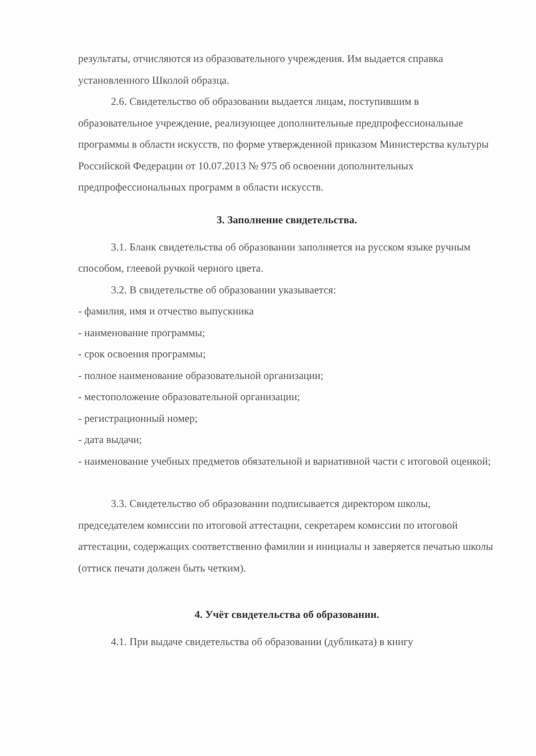результаты, отчисляются из образовательного учреждения. Им выдается справка установленного Школой образца.
2.6. Свидетельство об образовании выдается лицам, поступившим в образовательное учреждение, реализующее дополнительные предпрофессиональные программы в области искусств, по форме утвержденной приказом Министерства культуры Российской Федерации от 10.07.2013 № 975 об освоении дополнительных предпрофессиональных программ в области искусств.
3. Заполнение свидетельства.
3.1. Бланк свидетельства об образовании заполняется на русском языке ручным способом, глеевой ручкой черного цвета.
3.2. В свидетельстве об образовании указывается:
- фамилия, имя и отчество выпускника
- наименование программы;
- срок освоения программы;
- полное наименование образовательной организации;
- местоположение образовательной организации;
- регистрационный номер;
- дата выдачи;
- наименование учебных предметов обязательной и вариативной части с итоговой оценкой;
3.3. Свидетельство об образовании подписывается директором школы, председателем комиссии по итоговой аттестации, секретарем комиссии по итоговой аттестации, содержащих соответственно фамилии и инициалы и заверяется печатью школы (оттиск печати должен быть четким).
4. Учёт свидетельства об образовании.
4.1. При выдаче свидетельства об образовании (дубликата) в книгу